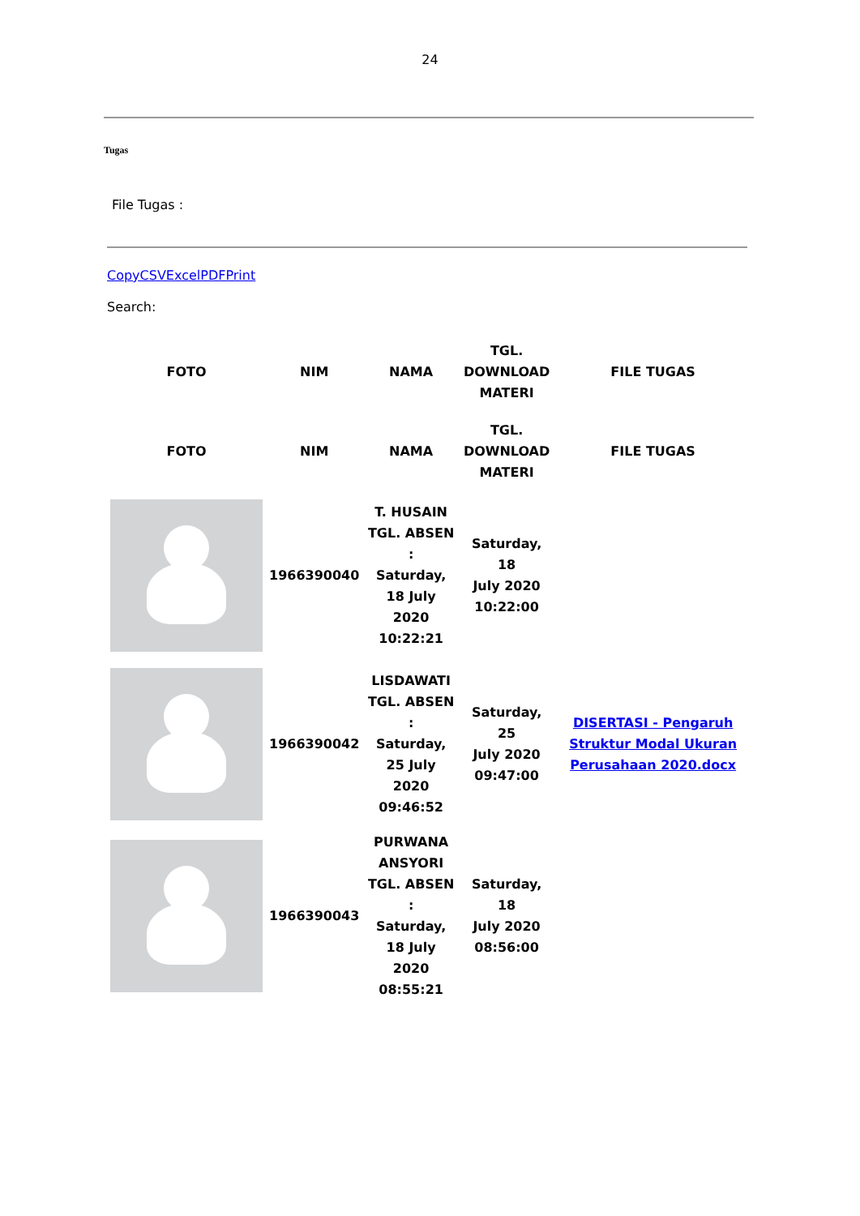24
Tugas
File Tugas :
CopyCSVExcelPDFPrint
Search:
| FOTO | NIM | NAMA | TGL. DOWNLOAD MATERI | FILE TUGAS |
| --- | --- | --- | --- | --- |
| FOTO | NIM | NAMA | TGL. DOWNLOAD MATERI | FILE TUGAS |
| | 1966390040 | T. HUSAIN TGL. ABSEN : Saturday, 18 July 2020 10:22:21 | Saturday, 18 July 2020 10:22:00 | |
| | 1966390042 | LISDAWATI TGL. ABSEN : Saturday, 25 July 2020 09:46:52 | Saturday, 25 July 2020 09:47:00 | DISERTASI - Pengaruh Struktur Modal Ukuran Perusahaan 2020.docx |
| | 1966390043 | PURWANA ANSYORI TGL. ABSEN : Saturday, 18 July 2020 08:55:21 | Saturday, 18 July 2020 08:56:00 | |